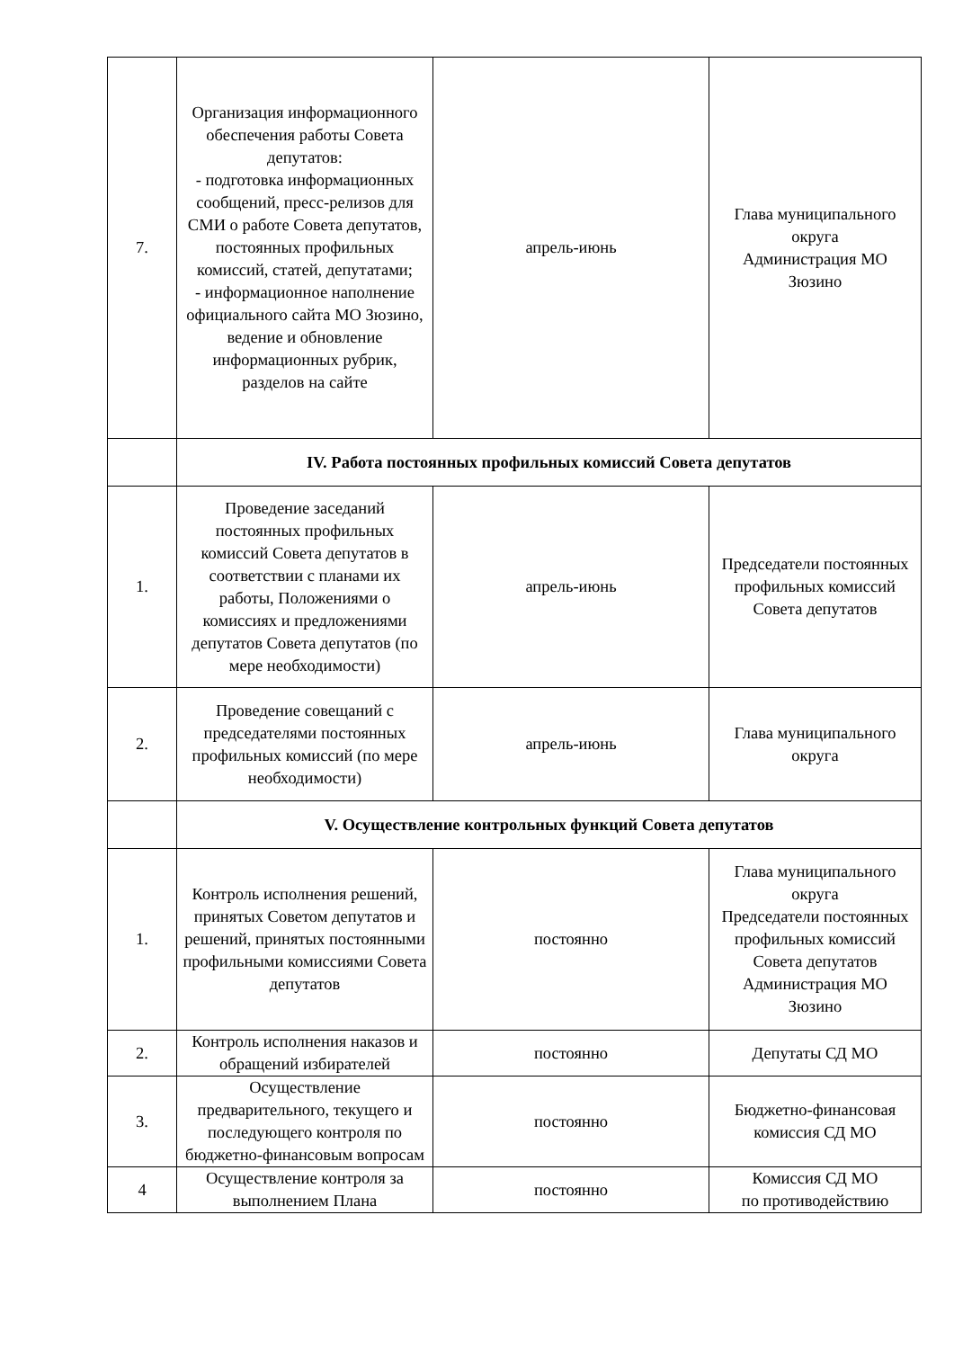| 7. | Организация информационного обеспечения работы Совета депутатов: - подготовка информационных сообщений, пресс-релизов для СМИ о работе Совета депутатов, постоянных профильных комиссий, статей, депутатами; - информационное наполнение официального сайта МО Зюзино, ведение и обновление информационных рубрик, разделов на сайте | апрель-июнь | Глава муниципального округа Администрация МО Зюзино |
| | IV. Работа постоянных профильных комиссий Совета депутатов | | |
| 1. | Проведение заседаний постоянных профильных комиссий Совета депутатов в соответствии с планами их работы, Положениями о комиссиях и предложениями депутатов Совета депутатов (по мере необходимости) | апрель-июнь | Председатели постоянных профильных комиссий Совета депутатов |
| 2. | Проведение совещаний с председателями постоянных профильных комиссий (по мере необходимости) | апрель-июнь | Глава муниципального округа |
| | V. Осуществление контрольных функций Совета депутатов | | |
| 1. | Контроль исполнения решений, принятых Советом депутатов и решений, принятых постоянными профильными комиссиями Совета депутатов | постоянно | Глава муниципального округа Председатели постоянных профильных комиссий Совета депутатов Администрация МО Зюзино |
| 2. | Контроль исполнения наказов и обращений избирателей | постоянно | Депутаты СД МО |
| 3. | Осуществление предварительного, текущего и последующего контроля по бюджетно-финансовым вопросам | постоянно | Бюджетно-финансовая комиссия СД МО |
| 4 | Осуществление контроля за выполнением Плана | постоянно | Комиссия СД МО по противодействию |